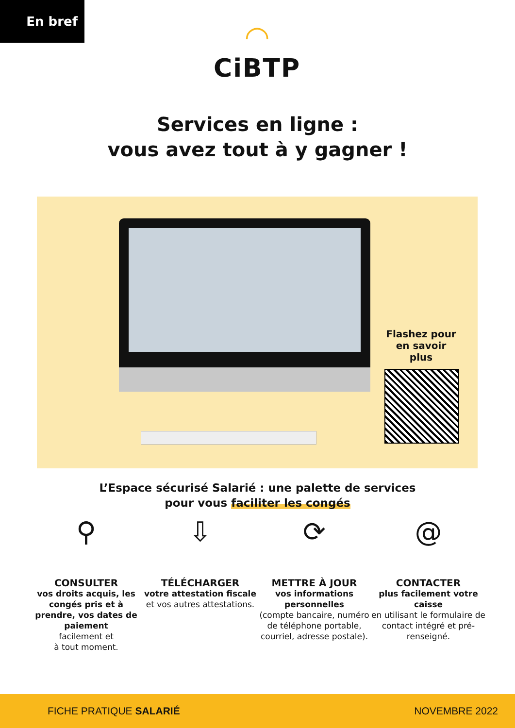En bref
◠
CiBTP
Services en ligne :
vous avez tout à y gagner !
Flashez pour en savoir plus
L’Espace sécurisé Salarié : une palette de services
pour vous faciliter les congés
⚲
CONSULTER
vos droits acquis, les congés pris et à prendre, vos dates de paiement
facilement et
à tout moment.
⇩
TÉLÉCHARGER
votre attestation fiscale
et vos autres attestations.
⟳
METTRE À JOUR
vos informations personnelles
(compte bancaire, numéro de téléphone portable, courriel, adresse postale).
@
CONTACTER
plus facilement votre caisse
en utilisant le formulaire de contact intégré et pré-renseigné.
FICHE PRATIQUE SALARIÉ NOVEMBRE 2022